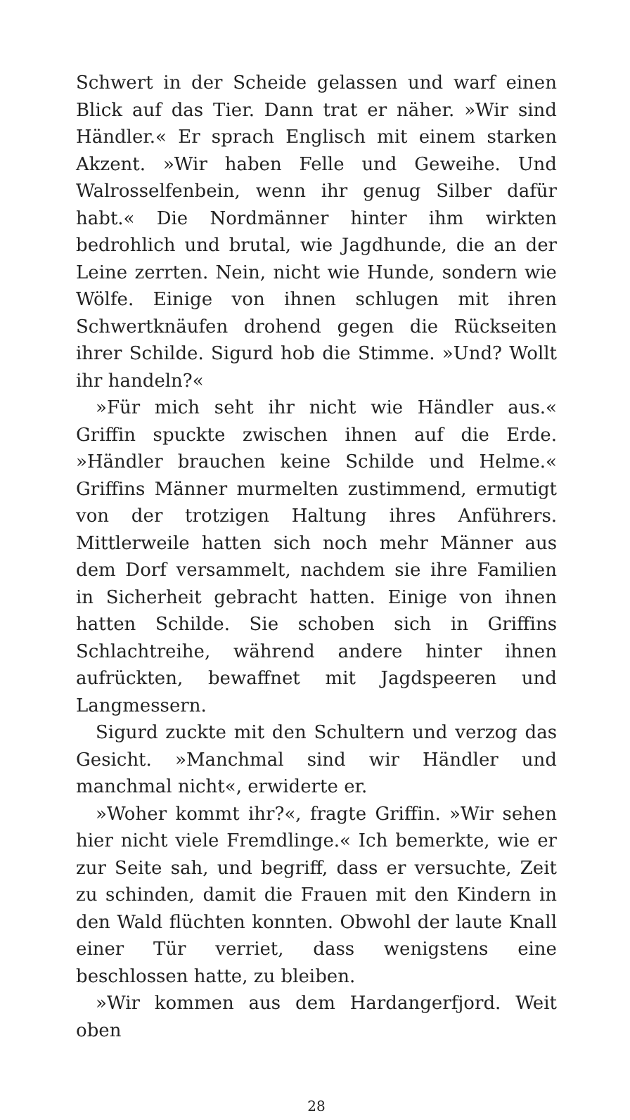Schwert in der Scheide gelassen und warf einen Blick auf das Tier. Dann trat er näher. »Wir sind Händler.« Er sprach Englisch mit einem starken Akzent. »Wir haben Felle und Geweihe. Und Walrosselfenbein, wenn ihr genug Silber dafür habt.« Die Nordmänner hinter ihm wirkten bedrohlich und brutal, wie Jagdhunde, die an der Leine zerrten. Nein, nicht wie Hunde, sondern wie Wölfe. Einige von ihnen schlugen mit ihren Schwertknäufen drohend gegen die Rückseiten ihrer Schilde. Sigurd hob die Stimme. »Und? Wollt ihr handeln?«
»Für mich seht ihr nicht wie Händler aus.« Griffin spuckte zwischen ihnen auf die Erde. »Händler brauchen keine Schilde und Helme.« Griffins Männer murmelten zustimmend, ermutigt von der trotzigen Haltung ihres Anführers. Mittlerweile hatten sich noch mehr Männer aus dem Dorf versammelt, nachdem sie ihre Familien in Sicherheit gebracht hatten. Einige von ihnen hatten Schilde. Sie schoben sich in Griffins Schlachtreihe, während andere hinter ihnen aufrückten, bewaffnet mit Jagdspeeren und Langmessern.
Sigurd zuckte mit den Schultern und verzog das Gesicht. »Manchmal sind wir Händler und manchmal nicht«, erwiderte er.
»Woher kommt ihr?«, fragte Griffin. »Wir sehen hier nicht viele Fremdlinge.« Ich bemerkte, wie er zur Seite sah, und begriff, dass er versuchte, Zeit zu schinden, damit die Frauen mit den Kindern in den Wald flüchten konnten. Obwohl der laute Knall einer Tür verriet, dass wenigstens eine beschlossen hatte, zu bleiben.
»Wir kommen aus dem Hardangerfjord. Weit oben
28